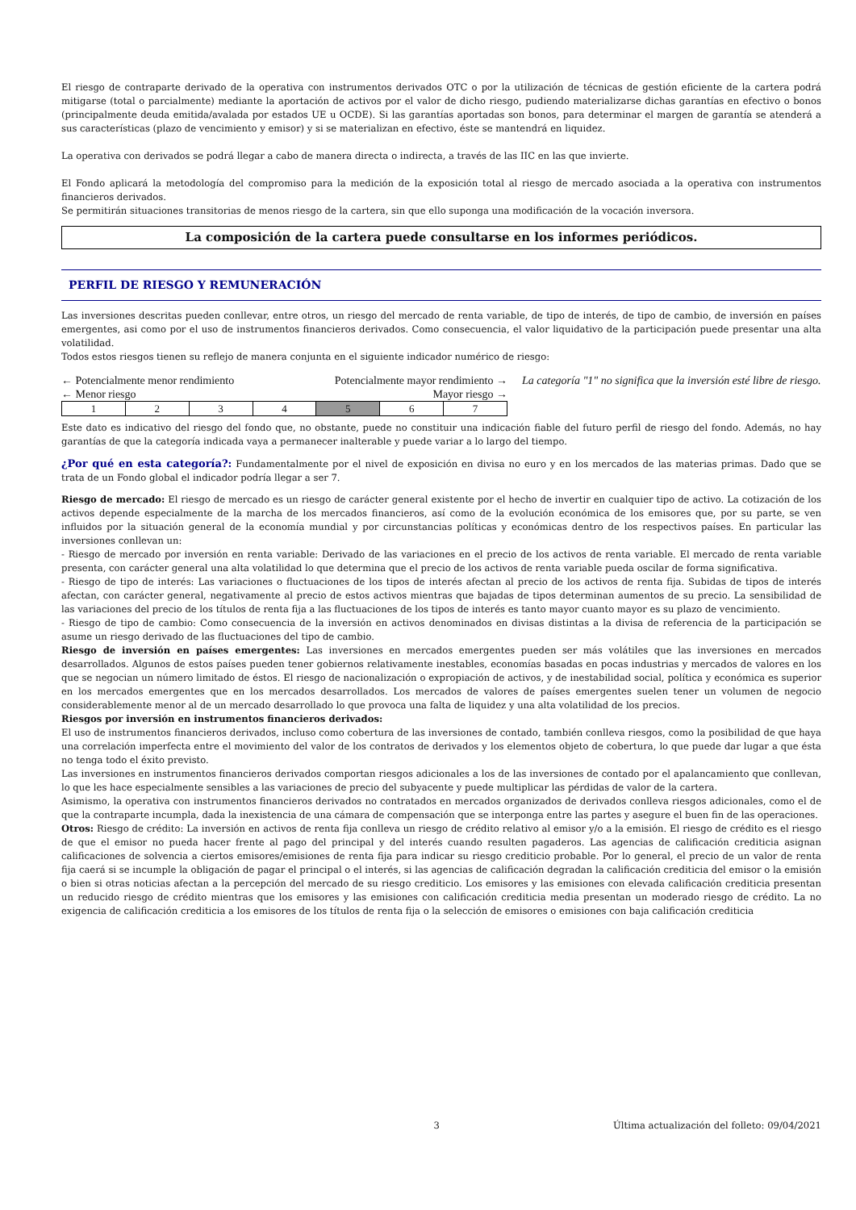El riesgo de contraparte derivado de la operativa con instrumentos derivados OTC o por la utilización de técnicas de gestión eficiente de la cartera podrá mitigarse (total o parcialmente) mediante la aportación de activos por el valor de dicho riesgo, pudiendo materializarse dichas garantías en efectivo o bonos (principalmente deuda emitida/avalada por estados UE u OCDE). Si las garantías aportadas son bonos, para determinar el margen de garantía se atenderá a sus características (plazo de vencimiento y emisor) y si se materializan en efectivo, éste se mantendrá en liquidez.
La operativa con derivados se podrá llegar a cabo de manera directa o indirecta, a través de las IIC en las que invierte.
El Fondo aplicará la metodología del compromiso para la medición de la exposición total al riesgo de mercado asociada a la operativa con instrumentos financieros derivados.
Se permitirán situaciones transitorias de menos riesgo de la cartera, sin que ello suponga una modificación de la vocación inversora.
La composición de la cartera puede consultarse en los informes periódicos.
PERFIL DE RIESGO Y REMUNERACIÓN
Las inversiones descritas pueden conllevar, entre otros, un riesgo del mercado de renta variable, de tipo de interés, de tipo de cambio, de inversión en países emergentes, asi como por el uso de instrumentos financieros derivados. Como consecuencia, el valor liquidativo de la participación puede presentar una alta volatilidad.
Todos estos riesgos tienen su reflejo de manera conjunta en el siguiente indicador numérico de riesgo:
← Potencialmente menor rendimiento Potencialmente mayor rendimiento →
← Menor riesgo Mayor riesgo →
| 1 | 2 | 3 | 4 | 5 | 6 | 7 |
La categoría "1" no significa que la inversión esté libre de riesgo.
Este dato es indicativo del riesgo del fondo que, no obstante, puede no constituir una indicación fiable del futuro perfil de riesgo del fondo. Además, no hay garantías de que la categoría indicada vaya a permanecer inalterable y puede variar a lo largo del tiempo.
¿Por qué en esta categoría?: Fundamentalmente por el nivel de exposición en divisa no euro y en los mercados de las materias primas. Dado que se trata de un Fondo global el indicador podría llegar a ser 7.
Riesgo de mercado: El riesgo de mercado es un riesgo de carácter general existente por el hecho de invertir en cualquier tipo de activo. La cotización de los activos depende especialmente de la marcha de los mercados financieros, así como de la evolución económica de los emisores que, por su parte, se ven influidos por la situación general de la economía mundial y por circunstancias políticas y económicas dentro de los respectivos países. En particular las inversiones conllevan un:
- Riesgo de mercado por inversión en renta variable: Derivado de las variaciones en el precio de los activos de renta variable. El mercado de renta variable presenta, con carácter general una alta volatilidad lo que determina que el precio de los activos de renta variable pueda oscilar de forma significativa.
- Riesgo de tipo de interés: Las variaciones o fluctuaciones de los tipos de interés afectan al precio de los activos de renta fija. Subidas de tipos de interés afectan, con carácter general, negativamente al precio de estos activos mientras que bajadas de tipos determinan aumentos de su precio. La sensibilidad de las variaciones del precio de los títulos de renta fija a las fluctuaciones de los tipos de interés es tanto mayor cuanto mayor es su plazo de vencimiento.
- Riesgo de tipo de cambio: Como consecuencia de la inversión en activos denominados en divisas distintas a la divisa de referencia de la participación se asume un riesgo derivado de las fluctuaciones del tipo de cambio.
Riesgo de inversión en países emergentes: Las inversiones en mercados emergentes pueden ser más volátiles que las inversiones en mercados desarrollados. Algunos de estos países pueden tener gobiernos relativamente inestables, economías basadas en pocas industrias y mercados de valores en los que se negocian un número limitado de éstos. El riesgo de nacionalización o expropiación de activos, y de inestabilidad social, política y económica es superior en los mercados emergentes que en los mercados desarrollados. Los mercados de valores de países emergentes suelen tener un volumen de negocio considerablemente menor al de un mercado desarrollado lo que provoca una falta de liquidez y una alta volatilidad de los precios.
Riesgos por inversión en instrumentos financieros derivados:
El uso de instrumentos financieros derivados, incluso como cobertura de las inversiones de contado, también conlleva riesgos, como la posibilidad de que haya una correlación imperfecta entre el movimiento del valor de los contratos de derivados y los elementos objeto de cobertura, lo que puede dar lugar a que ésta no tenga todo el éxito previsto.
Las inversiones en instrumentos financieros derivados comportan riesgos adicionales a los de las inversiones de contado por el apalancamiento que conllevan, lo que les hace especialmente sensibles a las variaciones de precio del subyacente y puede multiplicar las pérdidas de valor de la cartera.
Asimismo, la operativa con instrumentos financieros derivados no contratados en mercados organizados de derivados conlleva riesgos adicionales, como el de que la contraparte incumpla, dada la inexistencia de una cámara de compensación que se interponga entre las partes y asegure el buen fin de las operaciones.
Otros: Riesgo de crédito: La inversión en activos de renta fija conlleva un riesgo de crédito relativo al emisor y/o a la emisión. El riesgo de crédito es el riesgo de que el emisor no pueda hacer frente al pago del principal y del interés cuando resulten pagaderos. Las agencias de calificación crediticia asignan calificaciones de solvencia a ciertos emisores/emisiones de renta fija para indicar su riesgo crediticio probable. Por lo general, el precio de un valor de renta fija caerá si se incumple la obligación de pagar el principal o el interés, si las agencias de calificación degradan la calificación crediticia del emisor o la emisión o bien si otras noticias afectan a la percepción del mercado de su riesgo crediticio. Los emisores y las emisiones con elevada calificación crediticia presentan un reducido riesgo de crédito mientras que los emisores y las emisiones con calificación crediticia media presentan un moderado riesgo de crédito. La no exigencia de calificación crediticia a los emisores de los títulos de renta fija o la selección de emisores o emisiones con baja calificación crediticia
3 Última actualización del folleto: 09/04/2021